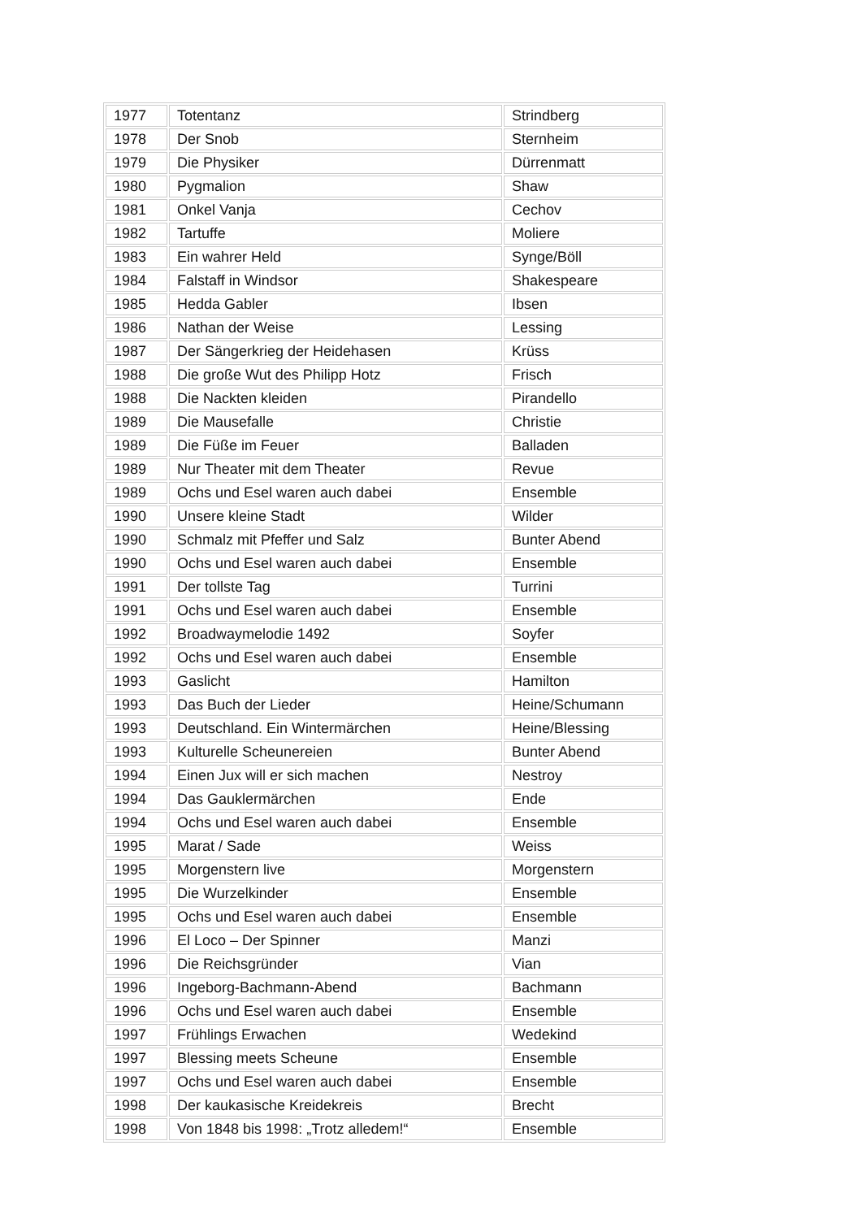| 1977 | Totentanz | Strindberg |
| 1978 | Der Snob | Sternheim |
| 1979 | Die Physiker | Dürrenmatt |
| 1980 | Pygmalion | Shaw |
| 1981 | Onkel Vanja | Cechov |
| 1982 | Tartuffe | Moliere |
| 1983 | Ein wahrer Held | Synge/Böll |
| 1984 | Falstaff in Windsor | Shakespeare |
| 1985 | Hedda Gabler | Ibsen |
| 1986 | Nathan der Weise | Lessing |
| 1987 | Der Sängerkrieg der Heidehasen | Krüss |
| 1988 | Die große Wut des Philipp Hotz | Frisch |
| 1988 | Die Nackten kleiden | Pirandello |
| 1989 | Die Mausefalle | Christie |
| 1989 | Die Füße im Feuer | Balladen |
| 1989 | Nur Theater mit dem Theater | Revue |
| 1989 | Ochs und Esel waren auch dabei | Ensemble |
| 1990 | Unsere kleine Stadt | Wilder |
| 1990 | Schmalz mit Pfeffer und Salz | Bunter Abend |
| 1990 | Ochs und Esel waren auch dabei | Ensemble |
| 1991 | Der tollste Tag | Turrini |
| 1991 | Ochs und Esel waren auch dabei | Ensemble |
| 1992 | Broadwaymelodie 1492 | Soyfer |
| 1992 | Ochs und Esel waren auch dabei | Ensemble |
| 1993 | Gaslicht | Hamilton |
| 1993 | Das Buch der Lieder | Heine/Schumann |
| 1993 | Deutschland. Ein Wintermärchen | Heine/Blessing |
| 1993 | Kulturelle Scheunereien | Bunter Abend |
| 1994 | Einen Jux will er sich machen | Nestroy |
| 1994 | Das Gauklermärchen | Ende |
| 1994 | Ochs und Esel waren auch dabei | Ensemble |
| 1995 | Marat / Sade | Weiss |
| 1995 | Morgenstern live | Morgenstern |
| 1995 | Die Wurzelkinder | Ensemble |
| 1995 | Ochs und Esel waren auch dabei | Ensemble |
| 1996 | El Loco – Der Spinner | Manzi |
| 1996 | Die Reichsgründer | Vian |
| 1996 | Ingeborg-Bachmann-Abend | Bachmann |
| 1996 | Ochs und Esel waren auch dabei | Ensemble |
| 1997 | Frühlings Erwachen | Wedekind |
| 1997 | Blessing meets Scheune | Ensemble |
| 1997 | Ochs und Esel waren auch dabei | Ensemble |
| 1998 | Der kaukasische Kreidekreis | Brecht |
| 1998 | Von 1848 bis 1998: „Trotz alledem!“ | Ensemble |